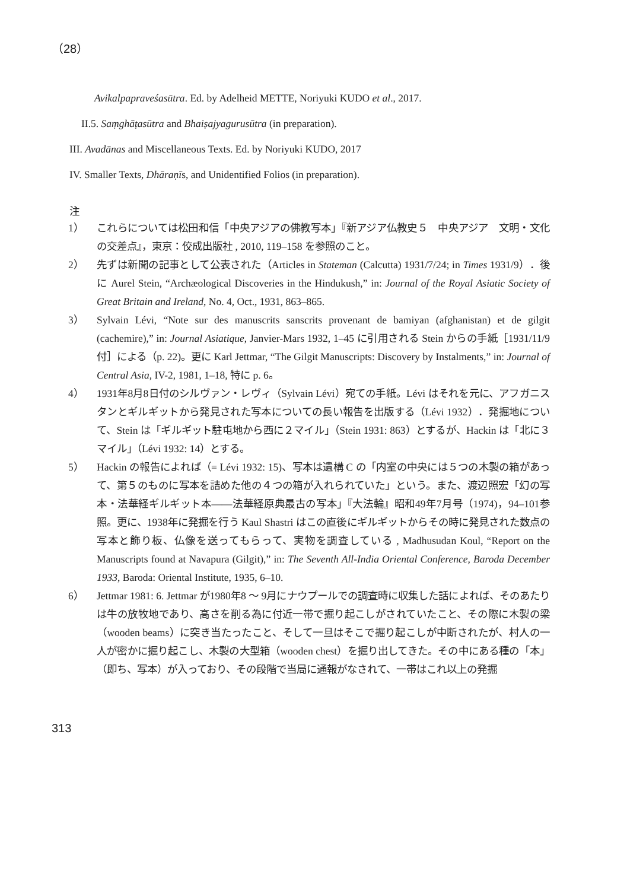（28）
Avikalpapraveśasūtra. Ed. by Adelheid METTE, Noriyuki KUDO et al., 2017.
II.5. Saṃghāṭasūtra and Bhaiṣajyagurusūtra (in preparation).
III. Avadānas and Miscellaneous Texts. Ed. by Noriyuki KUDO, 2017
IV. Smaller Texts, Dhāraṇīs, and Unidentified Folios (in preparation).
注
1） これらについては松田和信「中央アジアの佛教写本」『新アジア仏教史５　中央アジア　文明・文化の交差点』，東京：佼成出版社 , 2010, 119–158 を参照のこと。
2） 先ずは新聞の記事として公表された（Articles in Stateman (Calcutta) 1931/7/24; in Times 1931/9）．後に Aurel Stein, “Archæological Discoveries in the Hindukush,” in: Journal of the Royal Asiatic Society of Great Britain and Ireland, No. 4, Oct., 1931, 863–865.
3） Sylvain Lévi, “Note sur des manuscrits sanscrits provenant de bamiyan (afghanistan) et de gilgit (cachemire),” in: Journal Asiatique, Janvier-Mars 1932, 1–45 に引用される Stein からの手紙［1931/11/9付］による（p. 22)。更に Karl Jettmar, “The Gilgit Manuscripts: Discovery by Instalments,” in: Journal of Central Asia, IV-2, 1981, 1–18, 特に p. 6。
4） 1931年8月8日付のシルヴァン・レヴィ（Sylvain Lévi）宛ての手紙。Lévi はそれを元に、アフガニスタンとギルギットから発見された写本についての長い報告を出版する（Lévi 1932）．発掘地について、Stein は「ギルギット駐屯地から西に２マイル」（Stein 1931: 863）とするが、Hackin は「北に３マイル」（Lévi 1932: 14）とする。
5） Hackin の報告によれば（= Lévi 1932: 15)、写本は遺構 C の「内室の中央には５つの木製の箱があって、第５のものに写本を詰めた他の４つの箱が入れられていた」という。また、渡辺照宏「幻の写本・法華経ギルギット本――法華経原典最古の写本」『大法輪』昭和49年7月号（1974)，94–101参照。更に、1938年に発掘を行う Kaul Shastri はこの直後にギルギットからその時に発見された数点の写本と飾り板、仏像を送ってもらって、実物を調査している , Madhusudan Koul, “Report on the Manuscripts found at Navapura (Gilgit),” in: The Seventh All-India Oriental Conference, Baroda December 1933, Baroda: Oriental Institute, 1935, 6–10.
6） Jettmar 1981: 6. Jettmar が1980年8 ～ 9月にナウプールでの調査時に収集した話によれば、そのあたりは牛の放牧地であり、高さを削る為に付近一帯で掘り起こしがされていたこと、その際に木製の梁（wooden beams）に突き当たったこと、そして一旦はそこで掘り起こしが中断されたが、村人の一人が密かに掘り起こし、木製の大型箱（wooden chest）を掘り出してきた。その中にある種の「本」（即ち、写本）が入っており、その段階で当局に通報がなされて、一帯はこれ以上の発掘
313